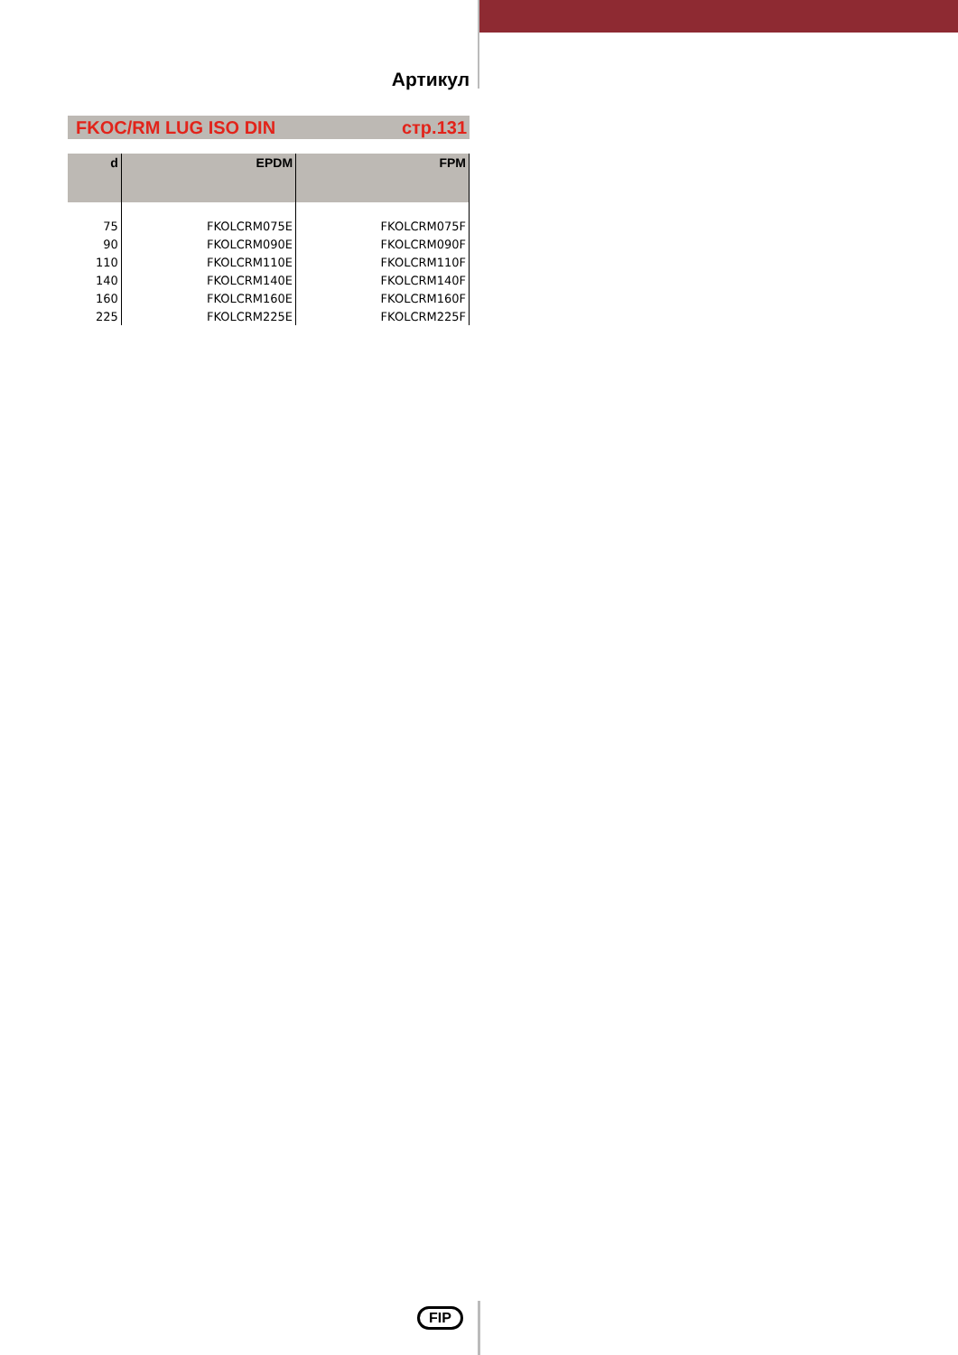Артикул
FKOC/RM LUG ISO DIN стр.131
| d | EPDM | FPM |
| --- | --- | --- |
| 75 | FKOLCRM075E | FKOLCRM075F |
| 90 | FKOLCRM090E | FKOLCRM090F |
| 110 | FKOLCRM110E | FKOLCRM110F |
| 140 | FKOLCRM140E | FKOLCRM140F |
| 160 | FKOLCRM160E | FKOLCRM160F |
| 225 | FKOLCRM225E | FKOLCRM225F |
FIP